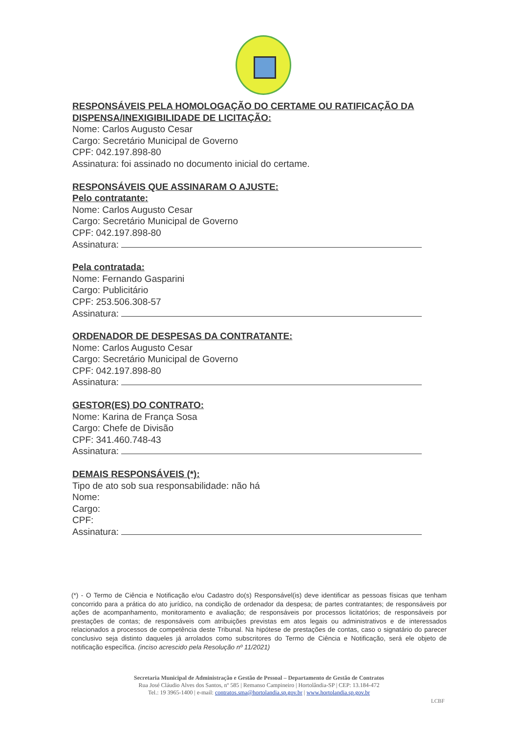RESPONSÁVEIS PELA HOMOLOGAÇÃO DO CERTAME OU RATIFICAÇÃO DA DISPENSA/INEXIGIBILIDADE DE LICITAÇÃO:
Nome: Carlos Augusto Cesar
Cargo: Secretário Municipal de Governo
CPF: 042.197.898-80
Assinatura: foi assinado no documento inicial do certame.
RESPONSÁVEIS QUE ASSINARAM O AJUSTE:
Pelo contratante:
Nome: Carlos Augusto Cesar
Cargo: Secretário Municipal de Governo
CPF: 042.197.898-80
Assinatura:
Pela contratada:
Nome: Fernando Gasparini
Cargo: Publicitário
CPF: 253.506.308-57
Assinatura:
ORDENADOR DE DESPESAS DA CONTRATANTE:
Nome: Carlos Augusto Cesar
Cargo: Secretário Municipal de Governo
CPF: 042.197.898-80
Assinatura:
GESTOR(ES) DO CONTRATO:
Nome: Karina de França Sosa
Cargo: Chefe de Divisão
CPF: 341.460.748-43
Assinatura:
DEMAIS RESPONSÁVEIS (*):
Tipo de ato sob sua responsabilidade: não há
Nome:
Cargo:
CPF:
Assinatura:
(*) - O Termo de Ciência e Notificação e/ou Cadastro do(s) Responsável(is) deve identificar as pessoas físicas que tenham concorrido para a prática do ato jurídico, na condição de ordenador da despesa; de partes contratantes; de responsáveis por ações de acompanhamento, monitoramento e avaliação; de responsáveis por processos licitatórios; de responsáveis por prestações de contas; de responsáveis com atribuições previstas em atos legais ou administrativos e de interessados relacionados a processos de competência deste Tribunal. Na hipótese de prestações de contas, caso o signatário do parecer conclusivo seja distinto daqueles já arrolados como subscritores do Termo de Ciência e Notificação, será ele objeto de notificação específica. (inciso acrescido pela Resolução nº 11/2021)
Secretaria Municipal de Administração e Gestão de Pessoal – Departamento de Gestão de Contratos
Rua José Cláudio Alves dos Santos, nº 585 | Remanso Campineiro | Hortolândia-SP | CEP: 13.184-472
Tel.: 19 3965-1400 | e-mail: contratos.sma@hortolandia.sp.gov.br | www.hortolandia.sp.gov.br
LCBF